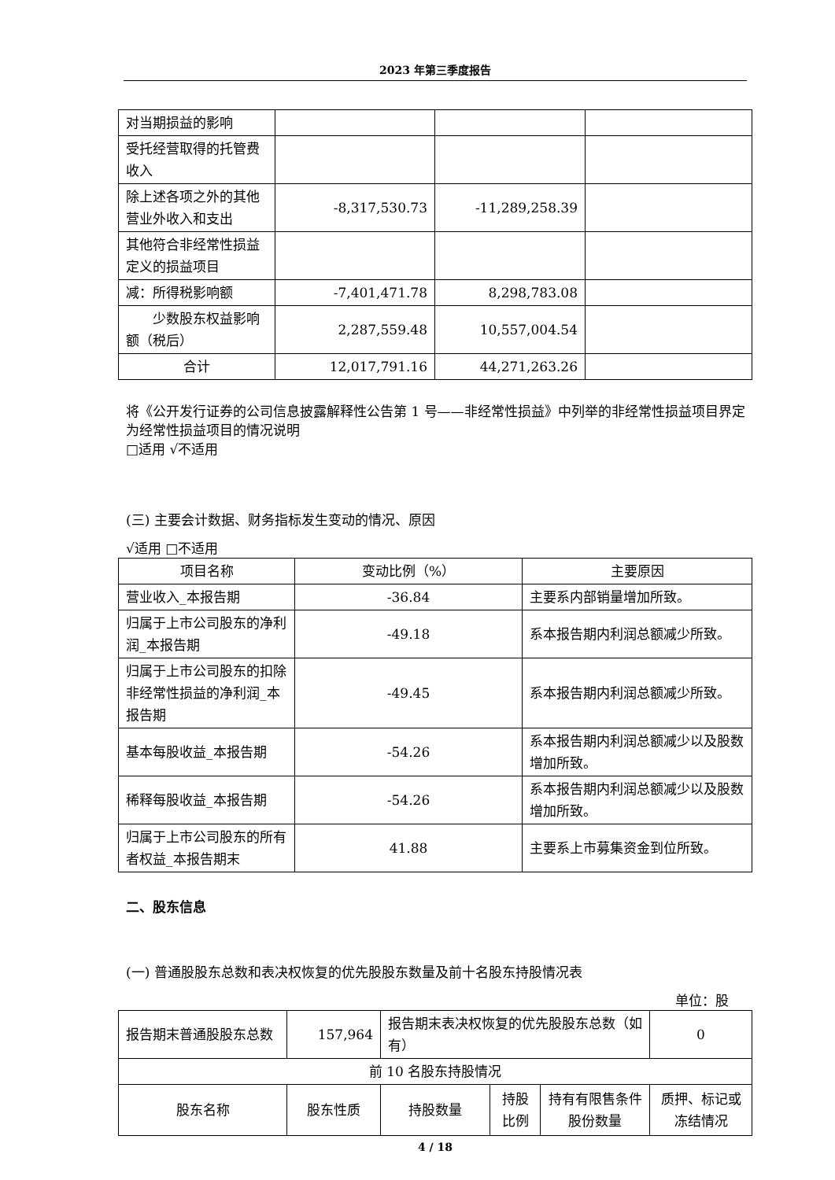2023 年第三季度报告
| 对当期损益的影响 | | | |
| 受托经营取得的托管费收入 | | | |
| 除上述各项之外的其他营业外收入和支出 | -8,317,530.73 | -11,289,258.39 | |
| 其他符合非经常性损益定义的损益项目 | | | |
| 减：所得税影响额 | -7,401,471.78 | 8,298,783.08 | |
| 少数股东权益影响额（税后） | 2,287,559.48 | 10,557,004.54 | |
| 合计 | 12,017,791.16 | 44,271,263.26 | |
将《公开发行证券的公司信息披露解释性公告第 1 号——非经常性损益》中列举的非经常性损益项目界定为经常性损益项目的情况说明
□适用 √不适用
(三) 主要会计数据、财务指标发生变动的情况、原因
√适用 □不适用
| 项目名称 | 变动比例（%） | 主要原因 |
| --- | --- | --- |
| 营业收入_本报告期 | -36.84 | 主要系内部销量增加所致。 |
| 归属于上市公司股东的净利润_本报告期 | -49.18 | 系本报告期内利润总额减少所致。 |
| 归属于上市公司股东的扣除非经常性损益的净利润_本报告期 | -49.45 | 系本报告期内利润总额减少所致。 |
| 基本每股收益_本报告期 | -54.26 | 系本报告期内利润总额减少以及股数增加所致。 |
| 稀释每股收益_本报告期 | -54.26 | 系本报告期内利润总额减少以及股数增加所致。 |
| 归属于上市公司股东的所有者权益_本报告期末 | 41.88 | 主要系上市募集资金到位所致。 |
二、股东信息
(一) 普通股股东总数和表决权恢复的优先股股东数量及前十名股东持股情况表
单位：股
| 报告期末普通股股东总数 | 157,964 | 报告期末表决权恢复的优先股股东总数（如有） | | | 0 |
| 前 10 名股东持股情况 | | | | | |
| 股东名称 | 股东性质 | 持股数量 | 持股比例 | 持有有限售条件股份数量 | 质押、标记或冻结情况 |
4 / 18